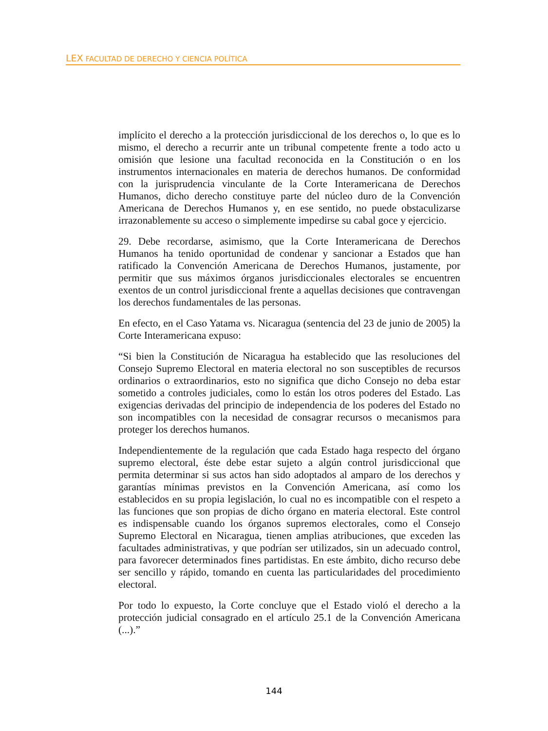LEX FACULTAD DE DERECHO Y CIENCIA POLÍTICA
implícito el derecho a la protección jurisdiccional de los derechos o, lo que es lo mismo, el derecho a recurrir ante un tribunal competente frente a todo acto u omisión que lesione una facultad reconocida en la Constitución o en los instrumentos internacionales en materia de derechos humanos. De conformidad con la jurisprudencia vinculante de la Corte Interamericana de Derechos Humanos, dicho derecho constituye parte del núcleo duro de la Convención Americana de Derechos Humanos y, en ese sentido, no puede obstaculizarse irrazonablemente su acceso o simplemente impedirse su cabal goce y ejercicio.
29. Debe recordarse, asimismo, que la Corte Interamericana de Derechos Humanos ha tenido oportunidad de condenar y sancionar a Estados que han ratificado la Convención Americana de Derechos Humanos, justamente, por permitir que sus máximos órganos jurisdiccionales electorales se encuentren exentos de un control jurisdiccional frente a aquellas decisiones que contravengan los derechos fundamentales de las personas.
En efecto, en el Caso Yatama vs. Nicaragua (sentencia del 23 de junio de 2005) la Corte Interamericana expuso:
“Si bien la Constitución de Nicaragua ha establecido que las resoluciones del Consejo Supremo Electoral en materia electoral no son susceptibles de recursos ordinarios o extraordinarios, esto no significa que dicho Consejo no deba estar sometido a controles judiciales, como lo están los otros poderes del Estado. Las exigencias derivadas del principio de independencia de los poderes del Estado no son incompatibles con la necesidad de consagrar recursos o mecanismos para proteger los derechos humanos.
Independientemente de la regulación que cada Estado haga respecto del órgano supremo electoral, éste debe estar sujeto a algún control jurisdiccional que permita determinar si sus actos han sido adoptados al amparo de los derechos y garantías mínimas previstos en la Convención Americana, así como los establecidos en su propia legislación, lo cual no es incompatible con el respeto a las funciones que son propias de dicho órgano en materia electoral. Este control es indispensable cuando los órganos supremos electorales, como el Consejo Supremo Electoral en Nicaragua, tienen amplias atribuciones, que exceden las facultades administrativas, y que podrían ser utilizados, sin un adecuado control, para favorecer determinados fines partidistas. En este ámbito, dicho recurso debe ser sencillo y rápido, tomando en cuenta las particularidades del procedimiento electoral.
Por todo lo expuesto, la Corte concluye que el Estado violó el derecho a la protección judicial consagrado en el artículo 25.1 de la Convención Americana (...).”
144